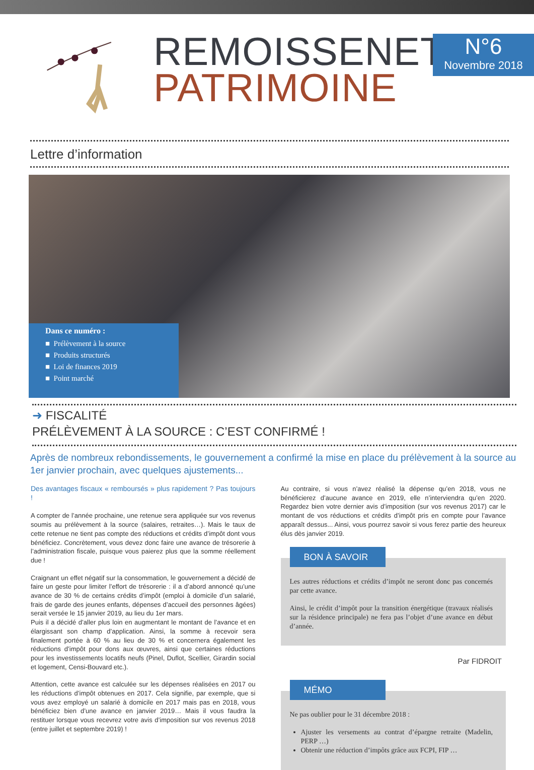REMOISSENET
PATRIMOINE
N°6
Novembre 2018
Lettre d’information
Dans ce numéro :
■ Prélèvement à la source
■ Produits structurés
■ Loi de finances 2019
■ Point marché
➜ FISCALITÉ
PRÉLÈVEMENT À LA SOURCE : C’EST CONFIRMÉ !
Après de nombreux rebondissements, le gouvernement a confirmé la mise en place du prélèvement à la source au 1er janvier prochain, avec quelques ajustements...
Des avantages fiscaux « remboursés » plus rapidement ? Pas toujours !
A compter de l’année prochaine, une retenue sera appliquée sur vos revenus soumis au prélèvement à la source (salaires, retraites…). Mais le taux de cette retenue ne tient pas compte des réductions et crédits d’impôt dont vous bénéficiez. Concrètement, vous devez donc faire une avance de trésorerie à l’administration fiscale, puisque vous paierez plus que la somme réellement due !
Craignant un effet négatif sur la consommation, le gouvernement a décidé de faire un geste pour limiter l’effort de trésorerie : il a d’abord annoncé qu’une avance de 30 % de certains crédits d’impôt (emploi à domicile d’un salarié, frais de garde des jeunes enfants, dépenses d’accueil des personnes âgées) serait versée le 15 janvier 2019, au lieu du 1er mars.
Puis il a décidé d’aller plus loin en augmentant le montant de l’avance et en élargissant son champ d’application. Ainsi, la somme à recevoir sera finalement portée à 60 % au lieu de 30 % et concernera également les réductions d’impôt pour dons aux œuvres, ainsi que certaines réductions pour les investissements locatifs neufs (Pinel, Duflot, Scellier, Girardin social et logement, Censi-Bouvard etc.).
Attention, cette avance est calculée sur les dépenses réalisées en 2017 ou les réductions d’impôt obtenues en 2017. Cela signifie, par exemple, que si vous avez employé un salarié à domicile en 2017 mais pas en 2018, vous bénéficiez bien d’une avance en janvier 2019… Mais il vous faudra la restituer lorsque vous recevrez votre avis d’imposition sur vos revenus 2018 (entre juillet et septembre 2019) !
Au contraire, si vous n’avez réalisé la dépense qu’en 2018, vous ne bénéficierez d’aucune avance en 2019, elle n’interviendra qu’en 2020. Regardez bien votre dernier avis d’imposition (sur vos revenus 2017) car le montant de vos réductions et crédits d’impôt pris en compte pour l’avance apparaît dessus... Ainsi, vous pourrez savoir si vous ferez partie des heureux élus dès janvier 2019.
BON À SAVOIR
Les autres réductions et crédits d’impôt ne seront donc pas concernés par cette avance.
Ainsi, le crédit d’impôt pour la transition énergétique (travaux réalisés sur la résidence principale) ne fera pas l’objet d’une avance en début d’année.
Par FIDROIT
MÉMO
Ne pas oublier pour le 31 décembre 2018 :
Ajuster les versements au contrat d’épargne retraite (Madelin, PERP …)
Obtenir une réduction d’impôts grâce aux FCPI, FIP …